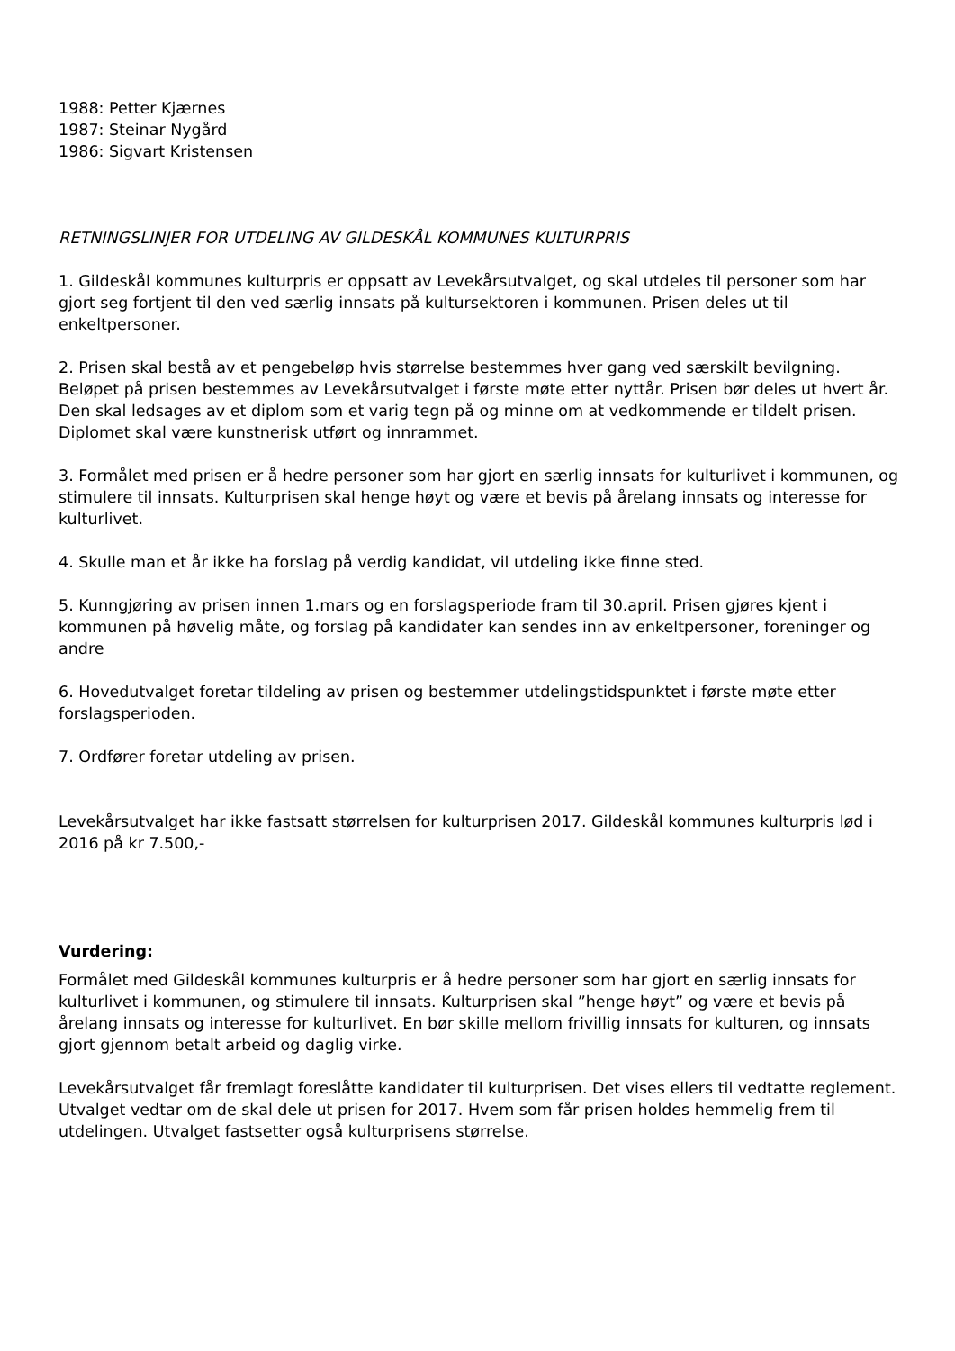1988: Petter Kjærnes
1987: Steinar Nygård
1986: Sigvart Kristensen
RETNINGSLINJER FOR UTDELING AV GILDESKÅL KOMMUNES KULTURPRIS
1. Gildeskål kommunes kulturpris er oppsatt av Levekårsutvalget, og skal utdeles til personer som har gjort seg fortjent til den ved særlig innsats på kultursektoren i kommunen. Prisen deles ut til enkeltpersoner.
2. Prisen skal bestå av et pengebeløp hvis størrelse bestemmes hver gang ved særskilt bevilgning. Beløpet på prisen bestemmes av Levekårsutvalget i første møte etter nyttår. Prisen bør deles ut hvert år. Den skal ledsages av et diplom som et varig tegn på og minne om at vedkommende er tildelt prisen. Diplomet skal være kunstnerisk utført og innrammet.
3. Formålet med prisen er å hedre personer som har gjort en særlig innsats for kulturlivet i kommunen, og stimulere til innsats. Kulturprisen skal henge høyt og være et bevis på årelang innsats og interesse for kulturlivet.
4. Skulle man et år ikke ha forslag på verdig kandidat, vil utdeling ikke finne sted.
5. Kunngjøring av prisen innen 1.mars og en forslagsperiode fram til 30.april. Prisen gjøres kjent i kommunen på høvelig måte, og forslag på kandidater kan sendes inn av enkeltpersoner, foreninger og andre
6. Hovedutvalget foretar tildeling av prisen og bestemmer utdelingstidspunktet i første møte etter forslagsperioden.
7. Ordfører foretar utdeling av prisen.
Levekårsutvalget har ikke fastsatt størrelsen for kulturprisen 2017. Gildeskål kommunes kulturpris lød i 2016 på kr 7.500,-
Vurdering:
Formålet med Gildeskål kommunes kulturpris er å hedre personer som har gjort en særlig innsats for kulturlivet i kommunen, og stimulere til innsats. Kulturprisen skal ”henge høyt” og være et bevis på årelang innsats og interesse for kulturlivet. En bør skille mellom frivillig innsats for kulturen, og innsats gjort gjennom betalt arbeid og daglig virke.
Levekårsutvalget får fremlagt foreslåtte kandidater til kulturprisen. Det vises ellers til vedtatte reglement. Utvalget vedtar om de skal dele ut prisen for 2017. Hvem som får prisen holdes hemmelig frem til utdelingen. Utvalget fastsetter også kulturprisens størrelse.